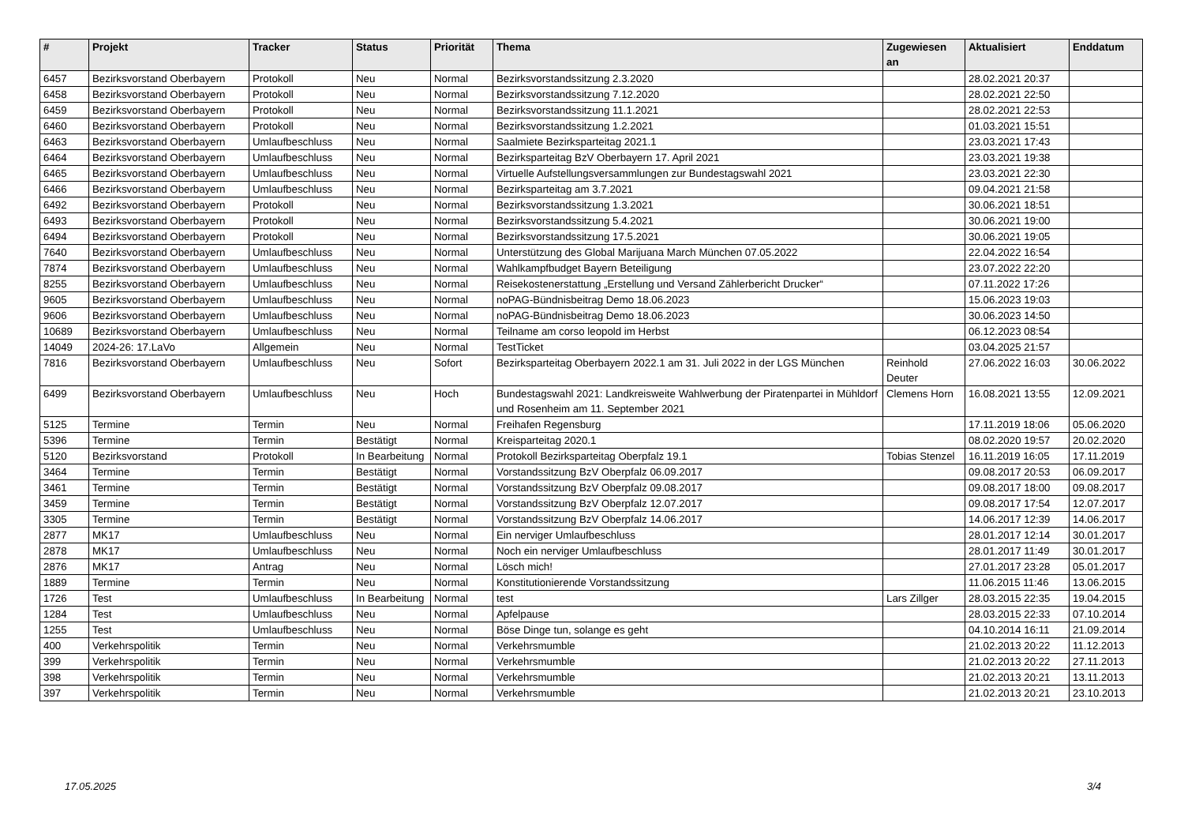| # | Projekt | Tracker | Status | Priorität | Thema | Zugewiesen an | Aktualisiert | Enddatum |
| --- | --- | --- | --- | --- | --- | --- | --- | --- |
| 6457 | Bezirksvorstand Oberbayern | Protokoll | Neu | Normal | Bezirksvorstandssitzung 2.3.2020 | | 28.02.2021 20:37 | |
| 6458 | Bezirksvorstand Oberbayern | Protokoll | Neu | Normal | Bezirksvorstandssitzung 7.12.2020 | | 28.02.2021 22:50 | |
| 6459 | Bezirksvorstand Oberbayern | Protokoll | Neu | Normal | Bezirksvorstandssitzung 11.1.2021 | | 28.02.2021 22:53 | |
| 6460 | Bezirksvorstand Oberbayern | Protokoll | Neu | Normal | Bezirksvorstandssitzung 1.2.2021 | | 01.03.2021 15:51 | |
| 6463 | Bezirksvorstand Oberbayern | Umlaufbeschluss | Neu | Normal | Saalmiete Bezirksparteitag 2021.1 | | 23.03.2021 17:43 | |
| 6464 | Bezirksvorstand Oberbayern | Umlaufbeschluss | Neu | Normal | Bezirksparteitag BzV Oberbayern 17. April 2021 | | 23.03.2021 19:38 | |
| 6465 | Bezirksvorstand Oberbayern | Umlaufbeschluss | Neu | Normal | Virtuelle Aufstellungsversammlungen zur Bundestagswahl 2021 | | 23.03.2021 22:30 | |
| 6466 | Bezirksvorstand Oberbayern | Umlaufbeschluss | Neu | Normal | Bezirksparteitag am 3.7.2021 | | 09.04.2021 21:58 | |
| 6492 | Bezirksvorstand Oberbayern | Protokoll | Neu | Normal | Bezirksvorstandssitzung 1.3.2021 | | 30.06.2021 18:51 | |
| 6493 | Bezirksvorstand Oberbayern | Protokoll | Neu | Normal | Bezirksvorstandssitzung 5.4.2021 | | 30.06.2021 19:00 | |
| 6494 | Bezirksvorstand Oberbayern | Protokoll | Neu | Normal | Bezirksvorstandssitzung 17.5.2021 | | 30.06.2021 19:05 | |
| 7640 | Bezirksvorstand Oberbayern | Umlaufbeschluss | Neu | Normal | Unterstützung des Global Marijuana March München 07.05.2022 | | 22.04.2022 16:54 | |
| 7874 | Bezirksvorstand Oberbayern | Umlaufbeschluss | Neu | Normal | Wahlkampfbudget Bayern Beteiligung | | 23.07.2022 22:20 | |
| 8255 | Bezirksvorstand Oberbayern | Umlaufbeschluss | Neu | Normal | Reisekostenerstattung „Erstellung und Versand Zählerbericht Drucker“ | | 07.11.2022 17:26 | |
| 9605 | Bezirksvorstand Oberbayern | Umlaufbeschluss | Neu | Normal | noPAG-Bündnisbeitrag Demo 18.06.2023 | | 15.06.2023 19:03 | |
| 9606 | Bezirksvorstand Oberbayern | Umlaufbeschluss | Neu | Normal | noPAG-Bündnisbeitrag Demo 18.06.2023 | | 30.06.2023 14:50 | |
| 10689 | Bezirksvorstand Oberbayern | Umlaufbeschluss | Neu | Normal | Teilname am corso leopold im Herbst | | 06.12.2023 08:54 | |
| 14049 | 2024-26: 17.LaVo | Allgemein | Neu | Normal | TestTicket | | 03.04.2025 21:57 | |
| 7816 | Bezirksvorstand Oberbayern | Umlaufbeschluss | Neu | Sofort | Bezirksparteitag Oberbayern 2022.1 am 31. Juli 2022 in der LGS München | Reinhold Deuter | 27.06.2022 16:03 | 30.06.2022 |
| 6499 | Bezirksvorstand Oberbayern | Umlaufbeschluss | Neu | Hoch | Bundestagswahl 2021: Landkreisweite Wahlwerbung der Piratenpartei in Mühldorf und Rosenheim am 11. September 2021 | Clemens Horn | 16.08.2021 13:55 | 12.09.2021 |
| 5125 | Termine | Termin | Neu | Normal | Freihafen Regensburg | | 17.11.2019 18:06 | 05.06.2020 |
| 5396 | Termine | Termin | Bestätigt | Normal | Kreisparteitag 2020.1 | | 08.02.2020 19:57 | 20.02.2020 |
| 5120 | Bezirksvorstand | Protokoll | In Bearbeitung | Normal | Protokoll Bezirksparteitag Oberpfalz 19.1 | Tobias Stenzel | 16.11.2019 16:05 | 17.11.2019 |
| 3464 | Termine | Termin | Bestätigt | Normal | Vorstandssitzung BzV Oberpfalz 06.09.2017 | | 09.08.2017 20:53 | 06.09.2017 |
| 3461 | Termine | Termin | Bestätigt | Normal | Vorstandssitzung BzV Oberpfalz 09.08.2017 | | 09.08.2017 18:00 | 09.08.2017 |
| 3459 | Termine | Termin | Bestätigt | Normal | Vorstandssitzung BzV Oberpfalz 12.07.2017 | | 09.08.2017 17:54 | 12.07.2017 |
| 3305 | Termine | Termin | Bestätigt | Normal | Vorstandssitzung BzV Oberpfalz 14.06.2017 | | 14.06.2017 12:39 | 14.06.2017 |
| 2877 | MK17 | Umlaufbeschluss | Neu | Normal | Ein nerviger Umlaufbeschluss | | 28.01.2017 12:14 | 30.01.2017 |
| 2878 | MK17 | Umlaufbeschluss | Neu | Normal | Noch ein nerviger Umlaufbeschluss | | 28.01.2017 11:49 | 30.01.2017 |
| 2876 | MK17 | Antrag | Neu | Normal | Lösch mich! | | 27.01.2017 23:28 | 05.01.2017 |
| 1889 | Termine | Termin | Neu | Normal | Konstitutionierende Vorstandssitzung | | 11.06.2015 11:46 | 13.06.2015 |
| 1726 | Test | Umlaufbeschluss | In Bearbeitung | Normal | test | Lars Zillger | 28.03.2015 22:35 | 19.04.2015 |
| 1284 | Test | Umlaufbeschluss | Neu | Normal | Apfelpause | | 28.03.2015 22:33 | 07.10.2014 |
| 1255 | Test | Umlaufbeschluss | Neu | Normal | Böse Dinge tun, solange es geht | | 04.10.2014 16:11 | 21.09.2014 |
| 400 | Verkehrspolitik | Termin | Neu | Normal | Verkehrsmumble | | 21.02.2013 20:22 | 11.12.2013 |
| 399 | Verkehrspolitik | Termin | Neu | Normal | Verkehrsmumble | | 21.02.2013 20:22 | 27.11.2013 |
| 398 | Verkehrspolitik | Termin | Neu | Normal | Verkehrsmumble | | 21.02.2013 20:21 | 13.11.2013 |
| 397 | Verkehrspolitik | Termin | Neu | Normal | Verkehrsmumble | | 21.02.2013 20:21 | 23.10.2013 |
17.05.2025 3/4